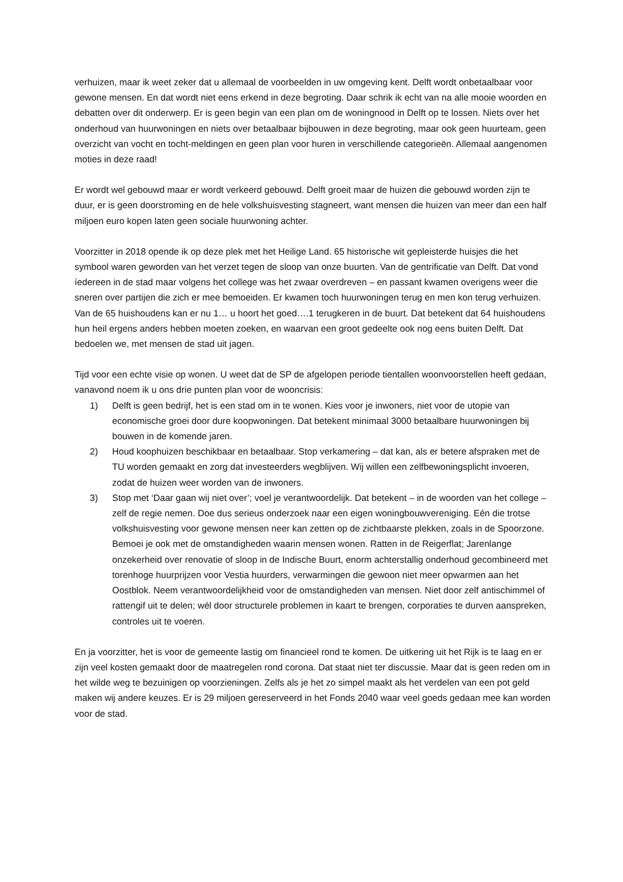verhuizen, maar ik weet zeker dat u allemaal de voorbeelden in uw omgeving kent. Delft wordt onbetaalbaar voor gewone mensen. En dat wordt niet eens erkend in deze begroting. Daar schrik ik echt van na alle mooie woorden en debatten over dit onderwerp. Er is geen begin van een plan om de woningnood in Delft op te lossen. Niets over het onderhoud van huurwoningen en niets over betaalbaar bijbouwen in deze begroting, maar ook geen huurteam, geen overzicht van vocht en tocht-meldingen en geen plan voor huren in verschillende categorieën. Allemaal aangenomen moties in deze raad!
Er wordt wel gebouwd maar er wordt verkeerd gebouwd. Delft groeit maar de huizen die gebouwd worden zijn te duur, er is geen doorstroming en de hele volkshuisvesting stagneert, want mensen die huizen van meer dan een half miljoen euro kopen laten geen sociale huurwoning achter.
Voorzitter in 2018 opende ik op deze plek met het Heilige Land. 65 historische wit gepleisterde huisjes die het symbool waren geworden van het verzet tegen de sloop van onze buurten. Van de gentrificatie van Delft. Dat vond íedereen in de stad maar volgens het college was het zwaar overdreven – en passant kwamen overigens weer die sneren over partijen die zich er mee bemoeiden. Er kwamen toch huurwoningen terug en men kon terug verhuizen. Van de 65 huishoudens kan er nu 1… u hoort het goed….1 terugkeren in de buurt. Dat betekent dat 64 huishoudens hun heil ergens anders hebben moeten zoeken, en waarvan een groot gedeelte ook nog eens buiten Delft. Dat bedoelen we, met mensen de stad uit jagen.
Tijd voor een echte visie op wonen. U weet dat de SP de afgelopen periode tientallen woonvoorstellen heeft gedaan, vanavond noem ik u ons drie punten plan voor de wooncrisis:
1) Delft is geen bedrijf, het is een stad om in te wonen. Kies voor je inwoners, niet voor de utopie van economische groei door dure koopwoningen. Dat betekent minimaal 3000 betaalbare huurwoningen bij bouwen in de komende jaren.
2) Houd koophuizen beschikbaar en betaalbaar. Stop verkamering – dat kan, als er betere afspraken met de TU worden gemaakt en zorg dat investeerders wegblijven. Wij willen een zelfbewoningsplicht invoeren, zodat de huizen weer worden van de inwoners.
3) Stop met ‘Daar gaan wij niet over’; voel je verantwoordelijk. Dat betekent – in de woorden van het college – zelf de regie nemen. Doe dus serieus onderzoek naar een eigen woningbouwvereniging. Eén die trotse volkshuisvesting voor gewone mensen neer kan zetten op de zichtbaarste plekken, zoals in de Spoorzone. Bemoei je ook met de omstandigheden waarin mensen wonen. Ratten in de Reigerflat; Jarenlange onzekerheid over renovatie of sloop in de Indische Buurt, enorm achterstallig onderhoud gecombineerd met torenhoge huurprijzen voor Vestia huurders, verwarmingen die gewoon niet meer opwarmen aan het Oostblok. Neem verantwoordelijkheid voor de omstandigheden van mensen. Niet door zelf antischimmel of rattengif uit te delen; wél door structurele problemen in kaart te brengen, corporaties te durven aanspreken, controles uit te voeren.
En ja voorzitter, het is voor de gemeente lastig om financieel rond te komen. De uitkering uit het Rijk is te laag en er zijn veel kosten gemaakt door de maatregelen rond corona. Dat staat niet ter discussie. Maar dat is geen reden om in het wilde weg te bezuinigen op voorzieningen. Zelfs als je het zo simpel maakt als het verdelen van een pot geld maken wij andere keuzes. Er is 29 miljoen gereserveerd in het Fonds 2040 waar veel goeds gedaan mee kan worden voor de stad.